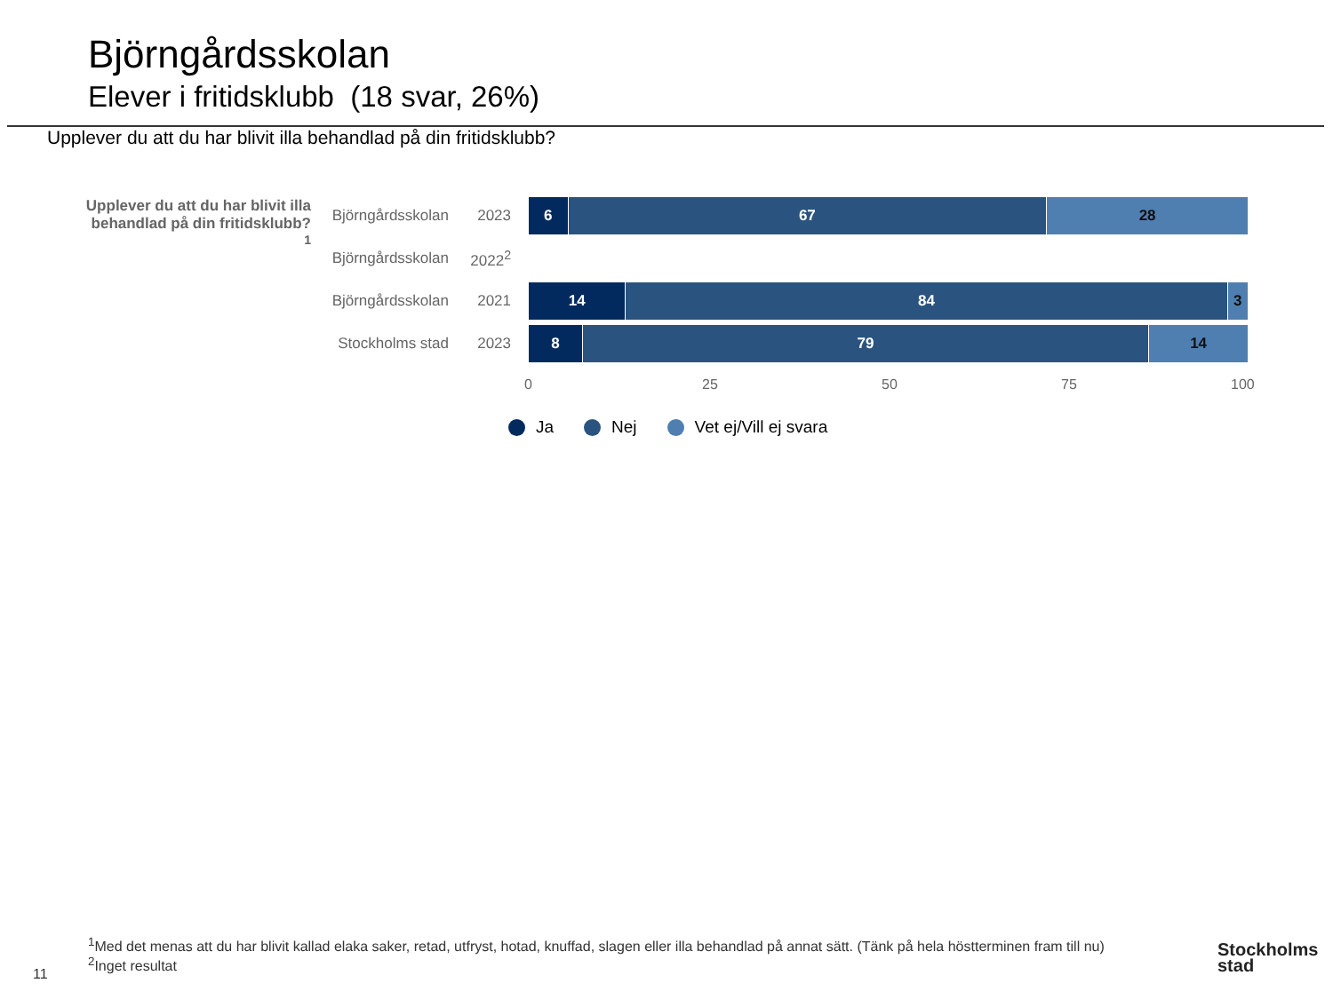Björngårdsskolan
Elever i fritidsklubb (18 svar, 26%)
Upplever du att du har blivit illa behandlad på din fritidsklubb?
Upplever du att du har blivit illa behandlad på din fritidsklubb?<sup>1</sup>
Björngårdsskolan
2023
6 67 28
Björngårdsskolan
2022<sup>2</sup>
Björngårdsskolan
2021
14 84 3
Stockholms stad
2023
8 79 14
0 25 50 75 100
Ja Nej Vet ej/Vill ej svara
<sup>1</sup> Med det menas att du har blivit kallad elaka saker, retad, utfryst, hotad, knuffad, slagen eller illa behandlad på annat sätt. (Tänk på hela höstterminen fram till nu)
<sup>2</sup> Inget resultat
11
Stockholms
stad